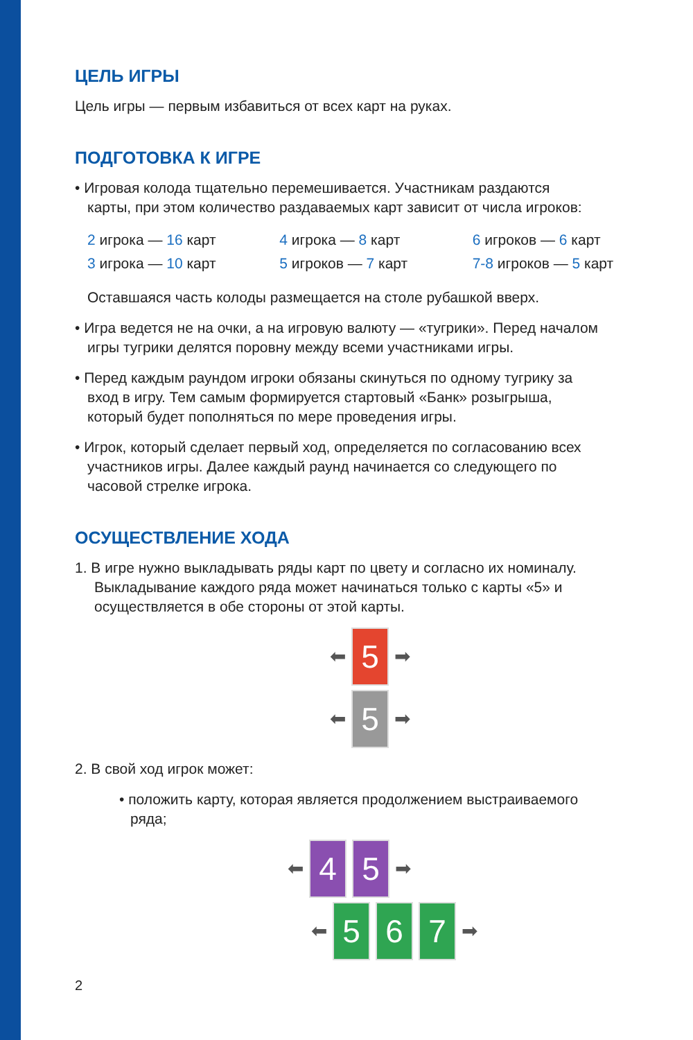ЦЕЛЬ ИГРЫ
Цель игры — первым избавиться от всех карт на руках.
ПОДГОТОВКА К ИГРЕ
• Игровая колода тщательно перемешивается. Участникам раздаются
карты, при этом количество раздаваемых карт зависит от числа игроков:
| 2 игрока — 16 карт | 4 игрока — 8 карт | 6 игроков — 6 карт |
| 3 игрока — 10 карт | 5 игроков — 7 карт | 7-8 игроков — 5 карт |
Оставшаяся часть колоды размещается на столе рубашкой вверх.
• Игра ведется не на очки, а на игровую валюту — «тугрики». Перед началом
игры тугрики делятся поровну между всеми участниками игры.
• Перед каждым раундом игроки обязаны скинуться по одному тугрику за
вход в игру. Тем самым формируется стартовый «Банк» розыгрыша,
который будет пополняться по мере проведения игры.
• Игрок, который сделает первый ход, определяется по согласованию всех
участников игры. Далее каждый раунд начинается со следующего по
часовой стрелке игрока.
ОСУЩЕСТВЛЕНИЕ ХОДА
1. В игре нужно выкладывать ряды карт по цвету и согласно их номиналу.
Выкладывание каждого ряда может начинаться только с карты «5» и
осуществляется в обе стороны от этой карты.
⬅
5
➡
⬅
5
➡
2. В свой ход игрок может:
• положить карту, которая является продолжением выстраиваемого
ряда;
⬅
4 5
➡
⬅
5 6 7
➡
2